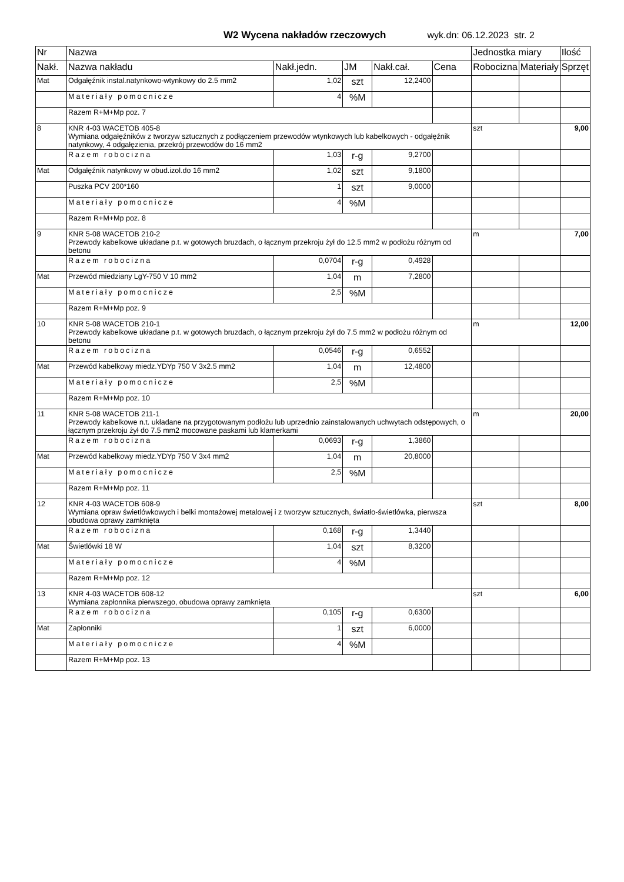W2 Wycena nakładów rzeczowych wyk.dn: 06.12.2023 str. 2
| Nr | Nazwa | | | | | Jednostka miary | | Ilość |
| --- | --- | --- | --- | --- | --- | --- | --- | --- |
| Nakł. | Nazwa nakładu | Nakł.jedn. | JM | Nakł.cał. | Cena | Robocizna | Materiały | Sprzęt |
| Mat | Odgałęźnik instal.natynkowo-wtynkowy do 2.5 mm2 | 1,02 | szt | 12,2400 | | | | |
| | Materiały pomocnicze | 4 | %M | | | | | |
| | Razem R+M+Mp poz. 7 | | | | | | | |
| 8 | KNR 4-03 WACETOB 405-8 Wymiana odgałęźników z tworzyw sztucznych z podłączeniem przewodów wtynkowych lub kabelkowych - odgałęźnik natynkowy, 4 odgałęzienia, przekrój przewodów do 16 mm2 | | | | | szt | | 9,00 |
| | Razem robocizna | 1,03 | r-g | 9,2700 | | | | |
| Mat | Odgałęźnik natynkowy w obud.izol.do 16 mm2 | 1,02 | szt | 9,1800 | | | | |
| | Puszka PCV 200*160 | 1 | szt | 9,0000 | | | | |
| | Materiały pomocnicze | 4 | %M | | | | | |
| | Razem R+M+Mp poz. 8 | | | | | | | |
| 9 | KNR 5-08 WACETOB 210-2 Przewody kabelkowe układane p.t. w gotowych bruzdach, o łącznym przekroju żył do 12.5 mm2 w podłożu różnym od betonu | | | | | m | | 7,00 |
| | Razem robocizna | 0,0704 | r-g | 0,4928 | | | | |
| Mat | Przewód miedziany LgY-750 V 10 mm2 | 1,04 | m | 7,2800 | | | | |
| | Materiały pomocnicze | 2,5 | %M | | | | | |
| | Razem R+M+Mp poz. 9 | | | | | | | |
| 10 | KNR 5-08 WACETOB 210-1 Przewody kabelkowe układane p.t. w gotowych bruzdach, o łącznym przekroju żył do 7.5 mm2 w podłożu różnym od betonu | | | | | m | | 12,00 |
| | Razem robocizna | 0,0546 | r-g | 0,6552 | | | | |
| Mat | Przewód kabelkowy miedz.YDYp 750 V 3x2.5 mm2 | 1,04 | m | 12,4800 | | | | |
| | Materiały pomocnicze | 2,5 | %M | | | | | |
| | Razem R+M+Mp poz. 10 | | | | | | | |
| 11 | KNR 5-08 WACETOB 211-1 Przewody kabelkowe n.t. układane na przygotowanym podłożu lub uprzednio zainstalowanych uchwytach odstępowych, o łącznym przekroju żył do 7.5 mm2 mocowane paskami lub klamerkami | | | | | m | | 20,00 |
| | Razem robocizna | 0,0693 | r-g | 1,3860 | | | | |
| Mat | Przewód kabelkowy miedz.YDYp 750 V 3x4 mm2 | 1,04 | m | 20,8000 | | | | |
| | Materiały pomocnicze | 2,5 | %M | | | | | |
| | Razem R+M+Mp poz. 11 | | | | | | | |
| 12 | KNR 4-03 WACETOB 608-9 Wymiana opraw świetlówkowych i belki montażowej metalowej i z tworzyw sztucznych, światło-świetlówka, pierwsza obudowa oprawy zamknięta | | | | | szt | | 8,00 |
| | Razem robocizna | 0,168 | r-g | 1,3440 | | | | |
| Mat | Świetlówki 18 W | 1,04 | szt | 8,3200 | | | | |
| | Materiały pomocnicze | 4 | %M | | | | | |
| | Razem R+M+Mp poz. 12 | | | | | | | |
| 13 | KNR 4-03 WACETOB 608-12 Wymiana zapłonnika pierwszego, obudowa oprawy zamknięta | | | | | szt | | 6,00 |
| | Razem robocizna | 0,105 | r-g | 0,6300 | | | | |
| Mat | Zapłonniki | 1 | szt | 6,0000 | | | | |
| | Materiały pomocnicze | 4 | %M | | | | | |
| | Razem R+M+Mp poz. 13 | | | | | | | |